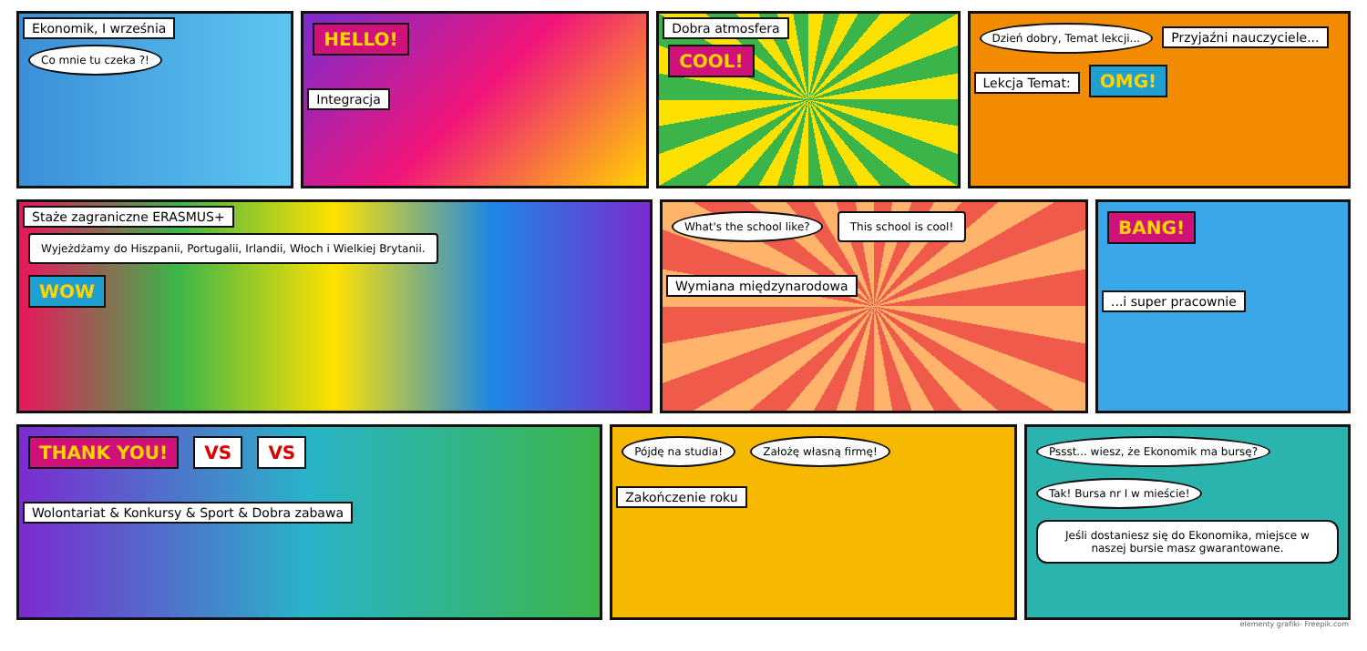Ekonomik, I września
Co mnie tu czeka ?!
HELLO!
Integracja
Dobra atmosfera
COOL!
Dzień dobry, Temat lekcji... Przyjaźni nauczyciele...
Lekcja Temat: OMG!
Staże zagraniczne ERASMUS+ Wyjeżdżamy do Hiszpanii, Portugalii, Irlandii, Włoch i Wielkiej Brytanii.
WOW
What's the school like? This school is cool!
Wymiana międzynarodowa
BANG!
...i super pracownie
THANK YOU! VS VS
Wolontariat & Konkursy & Sport & Dobra zabawa
Pójdę na studia! Założę własną firmę!
Zakończenie roku
Pssst... wiesz, że Ekonomik ma bursę? Tak! Bursa nr I w mieście!
Jeśli dostaniesz się do Ekonomika, miejsce w naszej bursie masz gwarantowane.
elementy grafiki- Freepik.com